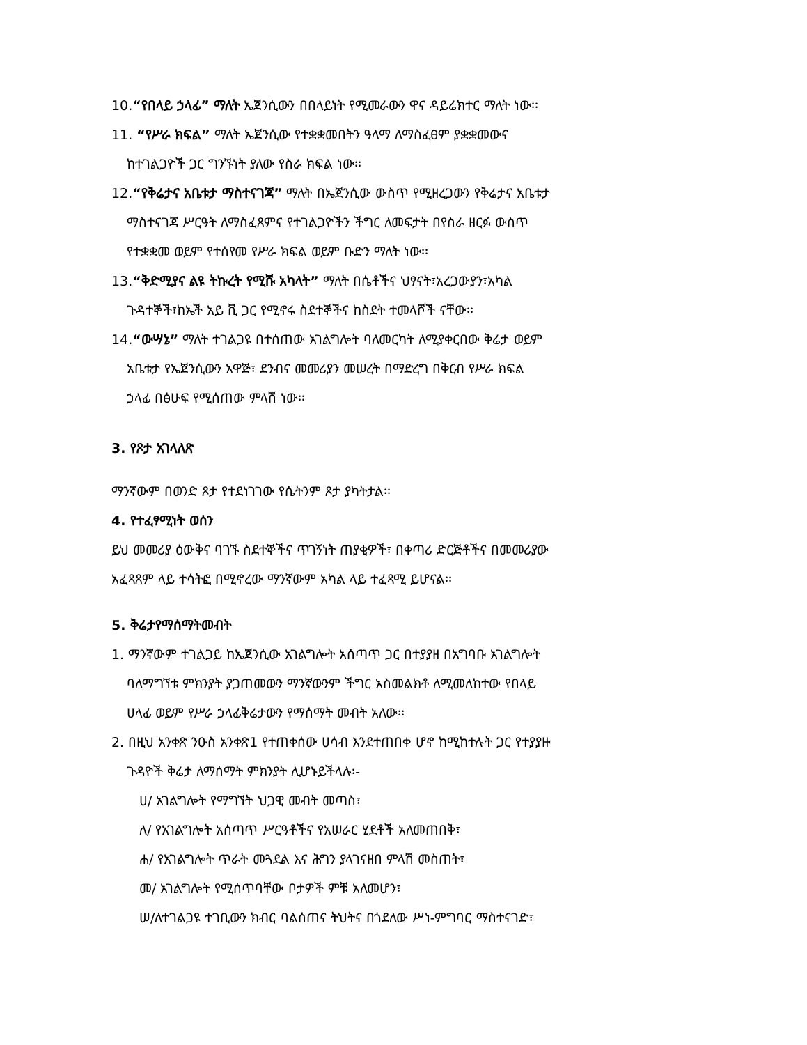10.“የበላይ ኃላፊ” ማለት ኤጀንሲውን በበላይነት የሚመራውን ዋና ዳይሬክተር ማለት ነው፡፡
11. “የሥራ ክፍል” ማለት ኤጀንሲው የተቋቋመበትን ዓላማ ለማስፈፀም ያቋቋመውና
ከተገልጋዮች ጋር ግንኙነት ያለው የስራ ክፍል ነው፡፡
12.“የቅሬታና አቤቱታ ማስተናገጃ” ማለት በኤጀንሲው ውስጥ የሚዘረጋውን የቅሬታና አቤቱታ
ማስተናገጃ ሥርዓት ለማስፈጸምና የተገልጋዮችን ችግር ለመፍታት በየስራ ዘርፉ ውስጥ
የተቋቋመ ወይም የተሰየመ የሥራ ክፍል ወይም ቡድን ማለት ነው፡፡
13.“ቅድሚያና ልዩ ትኩረት የሚሹ አካላት” ማለት በሴቶችና ህፃናት፣አረጋውያን፣አካል
ጉዳተኞች፣ከኤች አይ ቪ ጋር የሚኖሩ ስደተኞችና ከስደት ተመላሾች ናቸው፡፡
14.“ውሣኔ” ማለት ተገልጋዩ በተሰጠው አገልግሎት ባለመርካት ለሚያቀርበው ቅሬታ ወይም
አቤቱታ የኤጀንሲውን አዋጅ፣ ደንብና መመሪያን መሠረት በማድረግ በቅርብ የሥራ ክፍል
ኃላፊ በፅሁፍ የሚሰጠው ምላሽ ነው፡፡
3. የጾታ አገላለጽ
ማንኛውም በወንድ ጾታ የተደነገገው የሴትንም ጾታ ያካትታል፡፡
4. የተፈፃሚነት ወሰን
ይህ መመሪያ ዕውቅና ባገኙ ስደተኞችና ጥገኝነት ጠያቂዎች፣ በቀጣሪ ድርጅቶችና በመመሪያው
አፈጻጸም ላይ ተሳትፎ በሚኖረው ማንኛውም አካል ላይ ተፈጻሚ ይሆናል፡፡
5. ቅሬታየማሰማትመብት
1. ማንኛውም ተገልጋይ ከኤጀንሲው አገልግሎት አሰጣጥ ጋር በተያያዘ በአግባቡ አገልግሎት
ባለማግኘቱ ምክንያት ያጋጠመውን ማንኛውንም ችግር አስመልክቶ ለሚመለከተው የበላይ
ሀላፊ ወይም የሥራ ኃላፊቅሬታውን የማሰማት መብት አለው፡፡
2. በዚህ አንቀጽ ንዑስ አንቀጽ1 የተጠቀሰው ሀሳብ እንደተጠበቀ ሆኖ ከሚከተሉት ጋር የተያያዙ
ጉዳዮች ቅሬታ ለማሰማት ምክንያት ሊሆኑይችላሉ፡-
ሀ/ አገልግሎት የማግኘት ህጋዊ መብት መጣስ፣
ለ/ የአገልግሎት አሰጣጥ ሥርዓቶችና የአሠራር ሂደቶች አለመጠበቅ፣
ሐ/ የአገልግሎት ጥራት መጓደል እና ሕግን ያላገናዘበ ምላሽ መስጠት፣
መ/ አገልግሎት የሚሰጥባቸው ቦታዎች ምቹ አለመሆን፣
ሠ/ለተገልጋዩ ተገቢውን ክብር ባልሰጠና ትህትና በጎደለው ሥነ-ምግባር ማስተናገድ፣